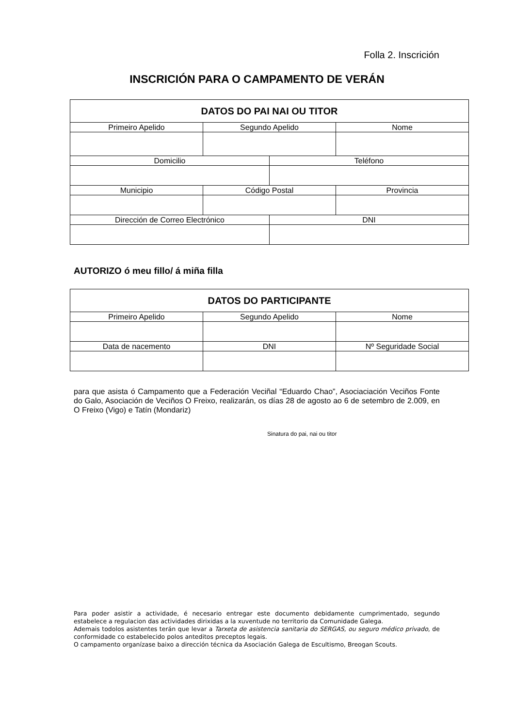Folla 2. Inscrición
INSCRICIÓN PARA O CAMPAMENTO DE VERÁN
| DATOS DO PAI NAI OU TITOR | | | |
| --- | --- | --- | --- |
| Primeiro Apelido | Segundo Apelido | | Nome |
| Domicilio | | Teléfono | |
| Municipio | Código Postal | | Provincia |
| Dirección de Correo Electrónico | | DNI | |
AUTORIZO ó meu fillo/ á miña filla
| DATOS DO PARTICIPANTE | | |
| --- | --- | --- |
| Primeiro Apelido | Segundo Apelido | Nome |
| Data de nacemento | DNI | Nº Seguridade Social |
para que asista ó Campamento que a Federación Veciñal “Eduardo Chao”, Asociaciación Veciños Fonte do Galo, Asociación de Veciños O Freixo, realizarán, os días 28 de agosto ao 6 de setembro de 2.009, en O Freixo (Vigo) e Tatín (Mondariz)
Sinatura do pai, nai ou titor
Para poder asistir a actividade, é necesario entregar este documento debidamente cumprimentado, segundo estabelece a regulacion das actividades dirixidas a la xuventude no territorio da Comunidade Galega.
Ademais todolos asistentes terán que levar a Tarxeta de asistencia sanitaria do SERGAS, ou seguro médico privado, de conformidade co estabelecido polos anteditos preceptos legais.
O campamento organízase baixo a dirección técnica da Asociación Galega de Escultismo, Breogan Scouts.